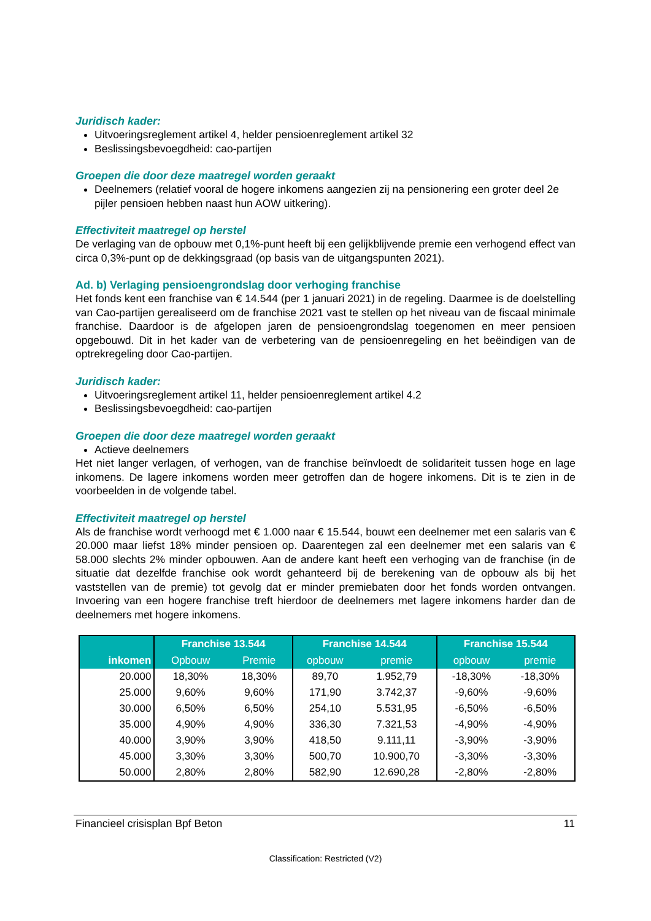Juridisch kader:
Uitvoeringsreglement artikel 4, helder pensioenreglement artikel 32
Beslissingsbevoegdheid: cao-partijen
Groepen die door deze maatregel worden geraakt
Deelnemers (relatief vooral de hogere inkomens aangezien zij na pensionering een groter deel 2e pijler pensioen hebben naast hun AOW uitkering).
Effectiviteit maatregel op herstel
De verlaging van de opbouw met 0,1%-punt heeft bij een gelijkblijvende premie een verhogend effect van circa 0,3%-punt op de dekkingsgraad (op basis van de uitgangspunten 2021).
Ad. b) Verlaging pensioengrondslag door verhoging franchise
Het fonds kent een franchise van € 14.544 (per 1 januari 2021) in de regeling. Daarmee is de doelstelling van Cao-partijen gerealiseerd om de franchise 2021 vast te stellen op het niveau van de fiscaal minimale franchise. Daardoor is de afgelopen jaren de pensioengrondslag toegenomen en meer pensioen opgebouwd. Dit in het kader van de verbetering van de pensioenregeling en het beëindigen van de optrekregeling door Cao-partijen.
Juridisch kader:
Uitvoeringsreglement artikel 11, helder pensioenreglement artikel 4.2
Beslissingsbevoegdheid: cao-partijen
Groepen die door deze maatregel worden geraakt
Actieve deelnemers
Het niet langer verlagen, of verhogen, van de franchise beïnvloedt de solidariteit tussen hoge en lage inkomens. De lagere inkomens worden meer getroffen dan de hogere inkomens. Dit is te zien in de voorbeelden in de volgende tabel.
Effectiviteit maatregel op herstel
Als de franchise wordt verhoogd met € 1.000 naar € 15.544, bouwt een deelnemer met een salaris van € 20.000 maar liefst 18% minder pensioen op. Daarentegen zal een deelnemer met een salaris van € 58.000 slechts 2% minder opbouwen. Aan de andere kant heeft een verhoging van de franchise (in de situatie dat dezelfde franchise ook wordt gehanteerd bij de berekening van de opbouw als bij het vaststellen van de premie) tot gevolg dat er minder premiebaten door het fonds worden ontvangen. Invoering van een hogere franchise treft hierdoor de deelnemers met lagere inkomens harder dan de deelnemers met hogere inkomens.
| | Franchise 13.544 | | Franchise 14.544 | | Franchise 15.544 | |
| --- | --- | --- | --- | --- | --- | --- |
| inkomen | Opbouw | Premie | opbouw | premie | opbouw | premie |
| 20.000 | 18,30% | 18,30% | 89,70 | 1.952,79 | -18,30% | -18,30% |
| 25.000 | 9,60% | 9,60% | 171,90 | 3.742,37 | -9,60% | -9,60% |
| 30.000 | 6,50% | 6,50% | 254,10 | 5.531,95 | -6,50% | -6,50% |
| 35.000 | 4,90% | 4,90% | 336,30 | 7.321,53 | -4,90% | -4,90% |
| 40.000 | 3,90% | 3,90% | 418,50 | 9.111,11 | -3,90% | -3,90% |
| 45.000 | 3,30% | 3,30% | 500,70 | 10.900,70 | -3,30% | -3,30% |
| 50.000 | 2,80% | 2,80% | 582,90 | 12.690,28 | -2,80% | -2,80% |
Financieel crisisplan Bpf Beton 11
Classification: Restricted (V2)